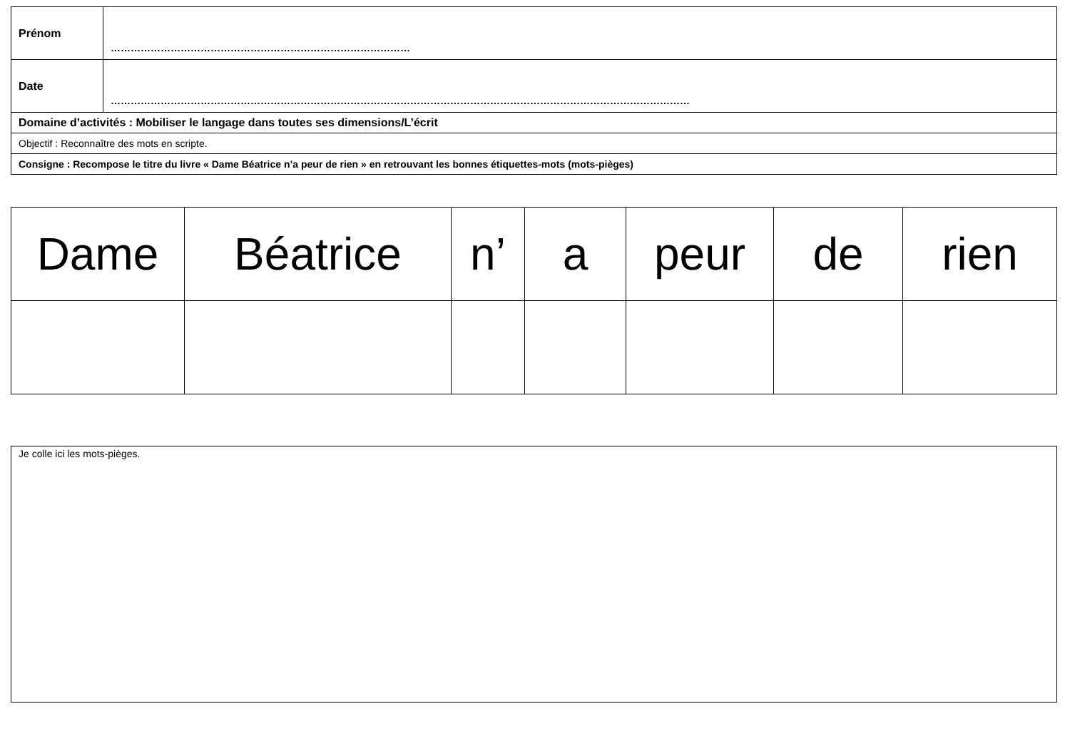| Prénom | ……………………………………………………………………………… |
| Date | ………………………………………………………………………………………………………………………………………………………… |
| Domaine d’activités : Mobiliser le langage dans toutes ses dimensions/L’écrit | |
| Objectif : Reconnaître des mots en scripte. | |
| Consigne : Recompose le titre du livre « Dame Béatrice n’a peur de rien » en retrouvant les bonnes étiquettes-mots (mots-pièges) | |
| Dame | Béatrice | n’ | a | peur | de | rien |
Je colle ici les mots-pièges.